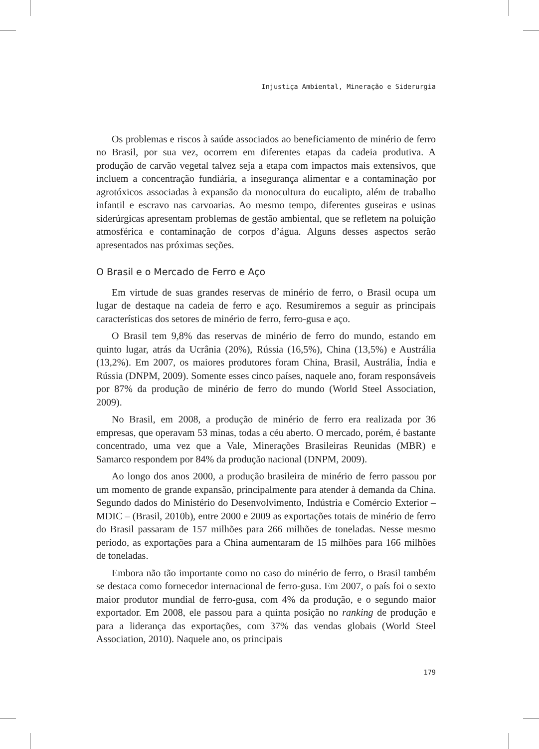Injustiça Ambiental, Mineração e Siderurgia
Os problemas e riscos à saúde associados ao beneficiamento de minério de ferro no Brasil, por sua vez, ocorrem em diferentes etapas da cadeia produtiva. A produção de carvão vegetal talvez seja a etapa com impactos mais extensivos, que incluem a concentração fundiária, a insegurança alimentar e a contaminação por agrotóxicos associadas à expansão da monocultura do eucalipto, além de trabalho infantil e escravo nas carvoarias. Ao mesmo tempo, diferentes guseiras e usinas siderúrgicas apresentam problemas de gestão ambiental, que se refletem na poluição atmosférica e contaminação de corpos d’água. Alguns desses aspectos serão apresentados nas próximas seções.
O Brasil e o Mercado de Ferro e Aço
Em virtude de suas grandes reservas de minério de ferro, o Brasil ocupa um lugar de destaque na cadeia de ferro e aço. Resumiremos a seguir as principais características dos setores de minério de ferro, ferro-gusa e aço.
O Brasil tem 9,8% das reservas de minério de ferro do mundo, estando em quinto lugar, atrás da Ucrânia (20%), Rússia (16,5%), China (13,5%) e Austrália (13,2%). Em 2007, os maiores produtores foram China, Brasil, Austrália, Índia e Rússia (DNPM, 2009). Somente esses cinco países, naquele ano, foram responsáveis por 87% da produção de minério de ferro do mundo (World Steel Association, 2009).
No Brasil, em 2008, a produção de minério de ferro era realizada por 36 empresas, que operavam 53 minas, todas a céu aberto. O mercado, porém, é bastante concentrado, uma vez que a Vale, Minerações Brasileiras Reunidas (MBR) e Samarco respondem por 84% da produção nacional (DNPM, 2009).
Ao longo dos anos 2000, a produção brasileira de minério de ferro passou por um momento de grande expansão, principalmente para atender à demanda da China. Segundo dados do Ministério do Desenvolvimento, Indústria e Comércio Exterior – MDIC – (Brasil, 2010b), entre 2000 e 2009 as exportações totais de minério de ferro do Brasil passaram de 157 milhões para 266 milhões de toneladas. Nesse mesmo período, as exportações para a China aumentaram de 15 milhões para 166 milhões de toneladas.
Embora não tão importante como no caso do minério de ferro, o Brasil também se destaca como fornecedor internacional de ferro-gusa. Em 2007, o país foi o sexto maior produtor mundial de ferro-gusa, com 4% da produção, e o segundo maior exportador. Em 2008, ele passou para a quinta posição no ranking de produção e para a liderança das exportações, com 37% das vendas globais (World Steel Association, 2010). Naquele ano, os principais
179